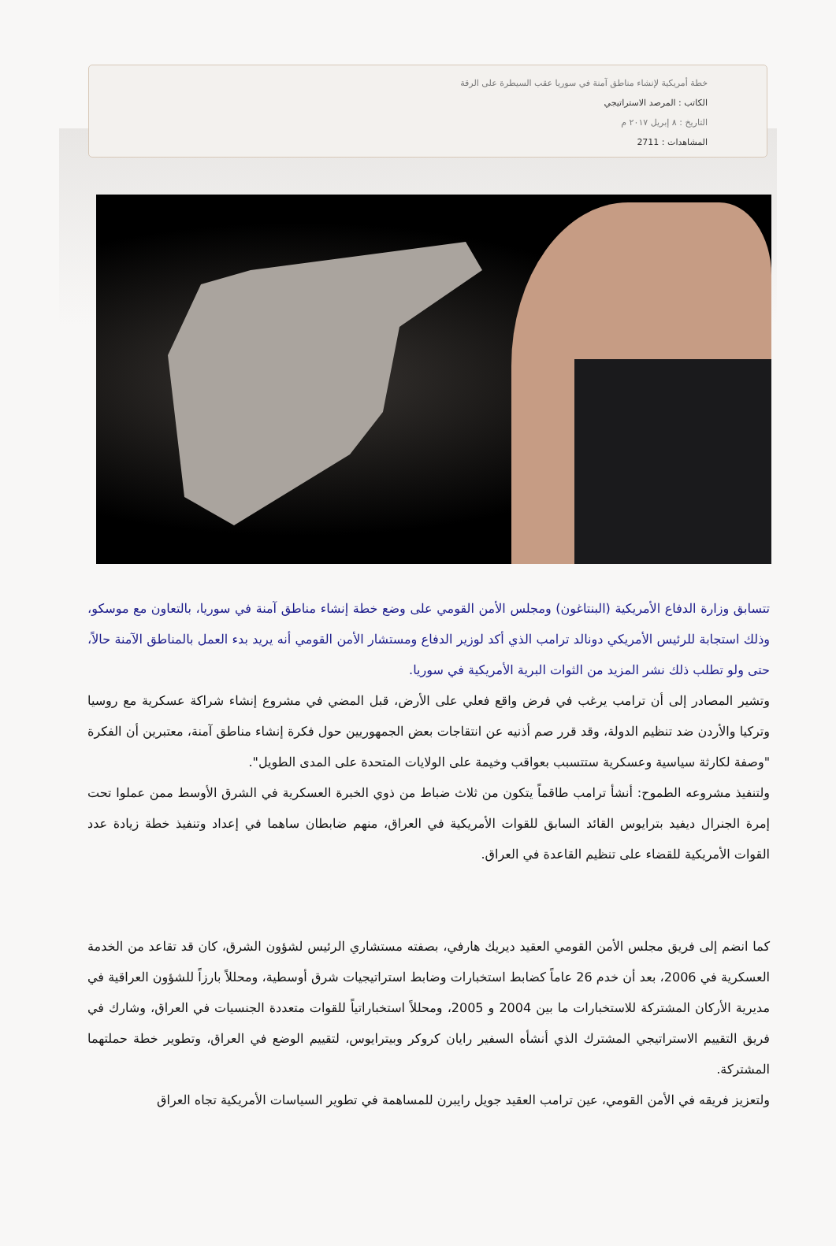خطة أمريكية لإنشاء مناطق آمنة في سوريا عقب السيطرة على الرقة
الكاتب : المرصد الاستراتيجي
التاريخ : ٨ إبريل ٢٠١٧ م
المشاهدات : 2711
تتسابق وزارة الدفاع الأمريكية (البنتاغون) ومجلس الأمن القومي على وضع خطة إنشاء مناطق آمنة في سوريا، بالتعاون مع موسكو، وذلك استجابة للرئيس الأمريكي دونالد ترامب الذي أكد لوزير الدفاع ومستشار الأمن القومي أنه يريد بدء العمل بالمناطق الآمنة حالاً، حتى ولو تطلب ذلك نشر المزيد من الثوات البرية الأمريكية في سوريا.
وتشير المصادر إلى أن ترامب يرغب في فرض واقع فعلي على الأرض، قبل المضي في مشروع إنشاء شراكة عسكرية مع روسيا وتركيا والأردن ضد تنظيم الدولة، وقد قرر صم أذنيه عن انتقاجات بعض الجمهوريين حول فكرة إنشاء مناطق آمنة، معتبرين أن الفكرة "وصفة لكارثة سياسية وعسكرية ستتسبب بعواقب وخيمة على الولايات المتحدة على المدى الطويل".
ولتنفيذ مشروعه الطموح: أنشأ ترامب طاقماً يتكون من ثلاث ضباط من ذوي الخبرة العسكرية في الشرق الأوسط ممن عملوا تحت إمرة الجنرال ديفيد بترايوس القائد السابق للقوات الأمريكية في العراق، منهم ضابطان ساهما في إعداد وتنفيذ خطة زيادة عدد القوات الأمريكية للقضاء على تنظيم القاعدة في العراق.
كما انضم إلى فريق مجلس الأمن القومي العقيد ديريك هارفي، بصفته مستشاري الرئيس لشؤون الشرق، كان قد تقاعد من الخدمة العسكرية في 2006، بعد أن خدم 26 عاماً كضابط استخبارات وضابط استراتيجيات شرق أوسطية، ومحللاً بارزاً للشؤون العراقية في مديرية الأركان المشتركة للاستخبارات ما بين 2004 و 2005، ومحللاً استخباراتياً للقوات متعددة الجنسيات في العراق، وشارك في فريق التقييم الاستراتيجي المشترك الذي أنشأه السفير رايان كروكر وبيترايوس، لتقييم الوضع في العراق، وتطوير خطة حملتهما المشتركة.
ولتعزيز فريقه في الأمن القومي، عين ترامب العقيد جويل رايبرن للمساهمة في تطوير السياسات الأمريكية تجاه العراق